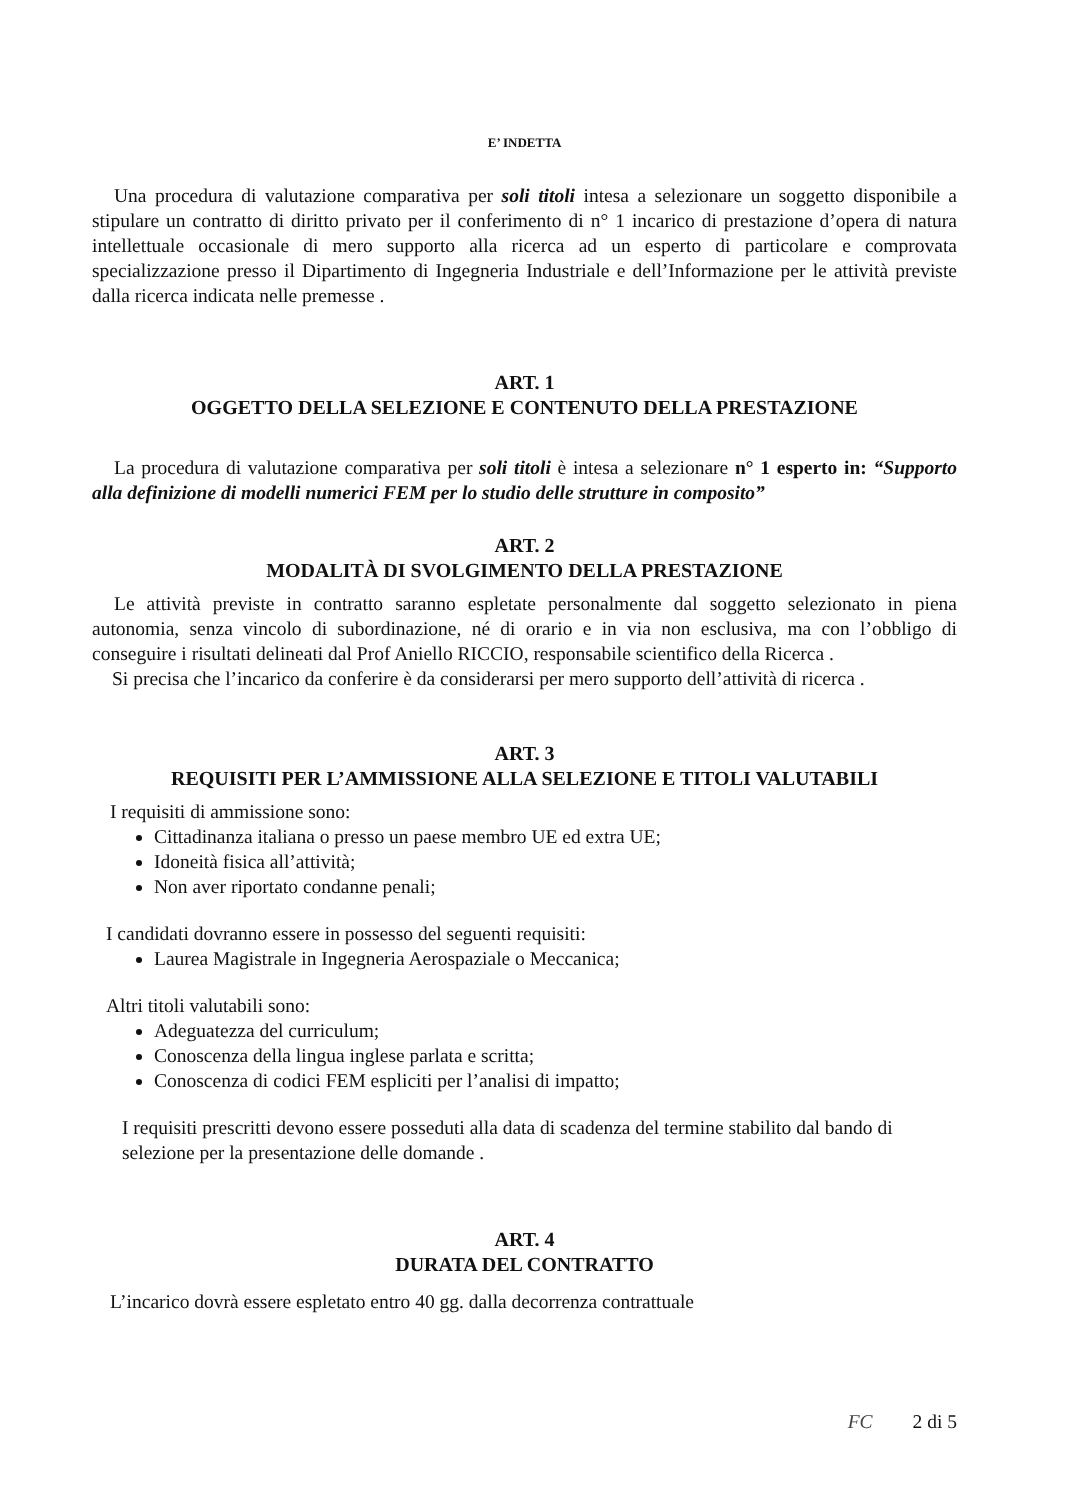E’ INDETTA
Una procedura di valutazione comparativa per soli titoli intesa a selezionare un soggetto disponibile a stipulare un contratto di diritto privato per il conferimento di n° 1 incarico di prestazione d’opera di natura intellettuale occasionale di mero supporto alla ricerca ad un esperto di particolare e comprovata specializzazione presso il Dipartimento di Ingegneria Industriale e dell’Informazione per le attività previste dalla ricerca indicata nelle premesse .
ART. 1
OGGETTO DELLA SELEZIONE E CONTENUTO DELLA PRESTAZIONE
La procedura di valutazione comparativa per soli titoli è intesa a selezionare n° 1 esperto in: “Supporto alla definizione di modelli numerici FEM per lo studio delle strutture in composito”
ART. 2
MODALITÀ DI SVOLGIMENTO DELLA PRESTAZIONE
Le attività previste in contratto saranno espletate personalmente dal soggetto selezionato in piena autonomia, senza vincolo di subordinazione, né di orario e in via non esclusiva, ma con l’obbligo di conseguire i risultati delineati dal Prof Aniello RICCIO, responsabile scientifico della Ricerca .
Si precisa che l’incarico da conferire è da considerarsi per mero supporto dell’attività di ricerca .
ART. 3
REQUISITI PER L’AMMISSIONE ALLA SELEZIONE E TITOLI VALUTABILI
I requisiti di ammissione sono:
Cittadinanza italiana o presso un paese membro UE ed extra UE;
Idoneità fisica all’attività;
Non aver riportato condanne penali;
I candidati dovranno essere in possesso del seguenti requisiti:
Laurea Magistrale in Ingegneria Aerospaziale o Meccanica;
Altri titoli valutabili sono:
Adeguatezza del curriculum;
Conoscenza della lingua inglese parlata e scritta;
Conoscenza di codici FEM espliciti per l’analisi di impatto;
I requisiti prescritti devono essere posseduti alla data di scadenza del termine stabilito dal bando di selezione per la presentazione delle domande .
ART. 4
DURATA DEL CONTRATTO
L’incarico dovrà essere espletato entro 40 gg. dalla decorrenza contrattuale
FC 2 di 5